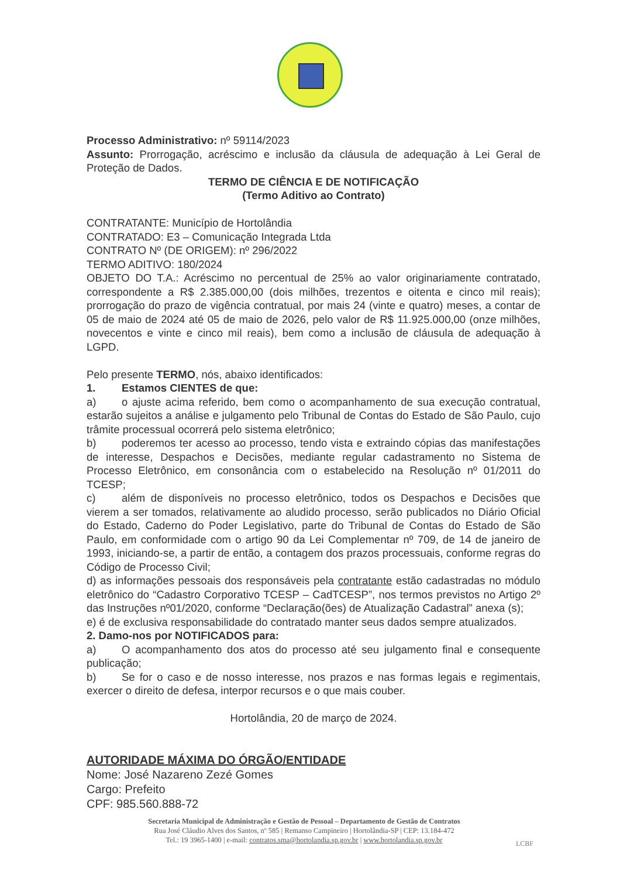Processo Administrativo: nº 59114/2023
Assunto: Prorrogação, acréscimo e inclusão da cláusula de adequação à Lei Geral de Proteção de Dados.
TERMO DE CIÊNCIA E DE NOTIFICAÇÃO
(Termo Aditivo ao Contrato)
CONTRATANTE: Município de Hortolândia
CONTRATADO: E3 – Comunicação Integrada Ltda
CONTRATO Nº (DE ORIGEM): nº 296/2022
TERMO ADITIVO: 180/2024
OBJETO DO T.A.: Acréscimo no percentual de 25% ao valor originariamente contratado, correspondente a R$ 2.385.000,00 (dois milhões, trezentos e oitenta e cinco mil reais); prorrogação do prazo de vigência contratual, por mais 24 (vinte e quatro) meses, a contar de 05 de maio de 2024 até 05 de maio de 2026, pelo valor de R$ 11.925.000,00 (onze milhões, novecentos e vinte e cinco mil reais), bem como a inclusão de cláusula de adequação à LGPD.
Pelo presente TERMO, nós, abaixo identificados:
1. Estamos CIENTES de que:
a) o ajuste acima referido, bem como o acompanhamento de sua execução contratual, estarão sujeitos a análise e julgamento pelo Tribunal de Contas do Estado de São Paulo, cujo trâmite processual ocorrerá pelo sistema eletrônico;
b) poderemos ter acesso ao processo, tendo vista e extraindo cópias das manifestações de interesse, Despachos e Decisões, mediante regular cadastramento no Sistema de Processo Eletrônico, em consonância com o estabelecido na Resolução nº 01/2011 do TCESP;
c) além de disponíveis no processo eletrônico, todos os Despachos e Decisões que vierem a ser tomados, relativamente ao aludido processo, serão publicados no Diário Oficial do Estado, Caderno do Poder Legislativo, parte do Tribunal de Contas do Estado de São Paulo, em conformidade com o artigo 90 da Lei Complementar nº 709, de 14 de janeiro de 1993, iniciando-se, a partir de então, a contagem dos prazos processuais, conforme regras do Código de Processo Civil;
d) as informações pessoais dos responsáveis pela contratante estão cadastradas no módulo eletrônico do “Cadastro Corporativo TCESP – CadTCESP”, nos termos previstos no Artigo 2º das Instruções nº01/2020, conforme “Declaração(ões) de Atualização Cadastral” anexa (s);
e) é de exclusiva responsabilidade do contratado manter seus dados sempre atualizados.
2. Damo-nos por NOTIFICADOS para:
a) O acompanhamento dos atos do processo até seu julgamento final e consequente publicação;
b) Se for o caso e de nosso interesse, nos prazos e nas formas legais e regimentais, exercer o direito de defesa, interpor recursos e o que mais couber.
Hortolândia, 20 de março de 2024.
AUTORIDADE MÁXIMA DO ÓRGÃO/ENTIDADE
Nome: José Nazareno Zezé Gomes
Cargo: Prefeito
CPF: 985.560.888-72
Secretaria Municipal de Administração e Gestão de Pessoal – Departamento de Gestão de Contratos
Rua José Cláudio Alves dos Santos, nº 585 | Remanso Campineiro | Hortolândia-SP | CEP: 13.184-472
Tel.: 19 3965-1400 | e-mail: contratos.sma@hortolandia.sp.gov.br | www.hortolandia.sp.gov.br
LCBF